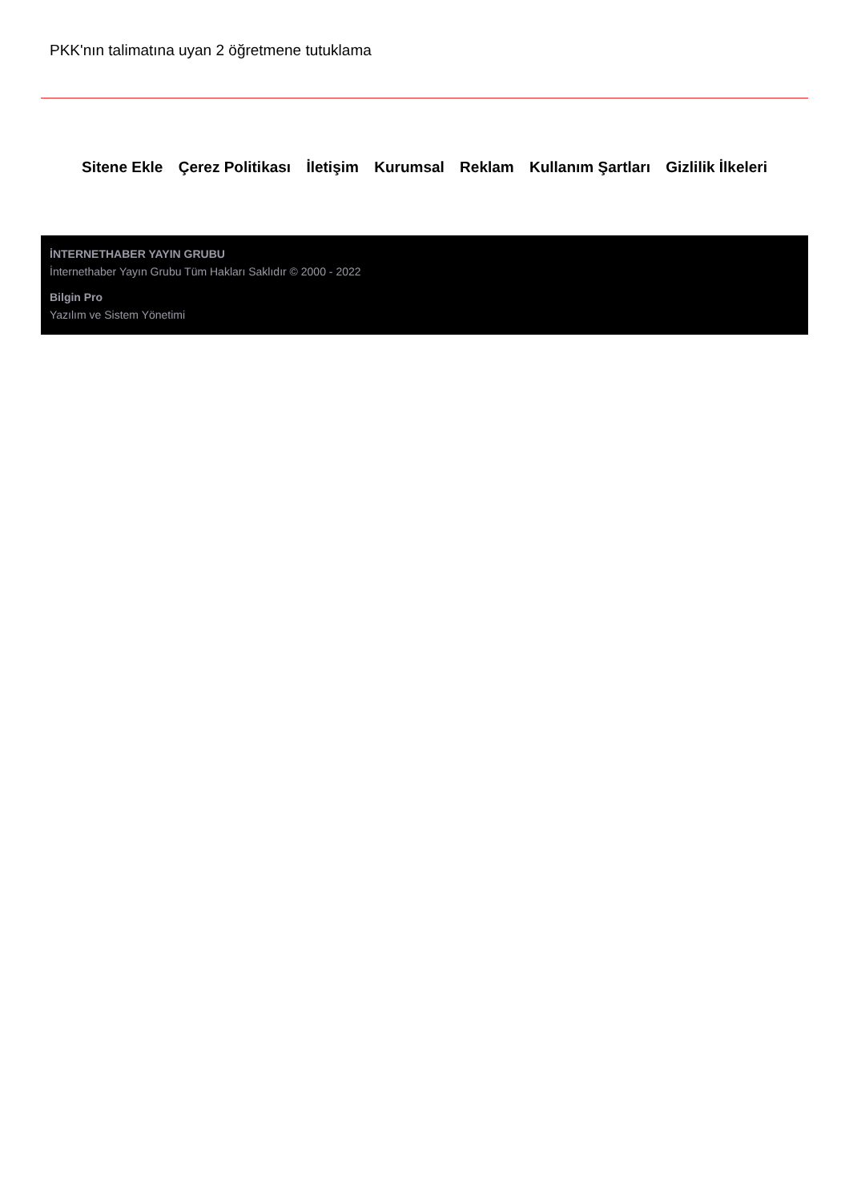PKK'nın talimatına uyan 2 öğretmene tutuklama
Sitene Ekle Çerez Politikası İletişim Kurumsal Reklam Kullanım Şartları Gizlilik İlkeleri
İNTERNETHABER YAYIN GRUBU
İnternethaber Yayın Grubu Tüm Hakları Saklıdır © 2000 - 2022
Bilgin Pro
Yazılım ve Sistem Yönetimi